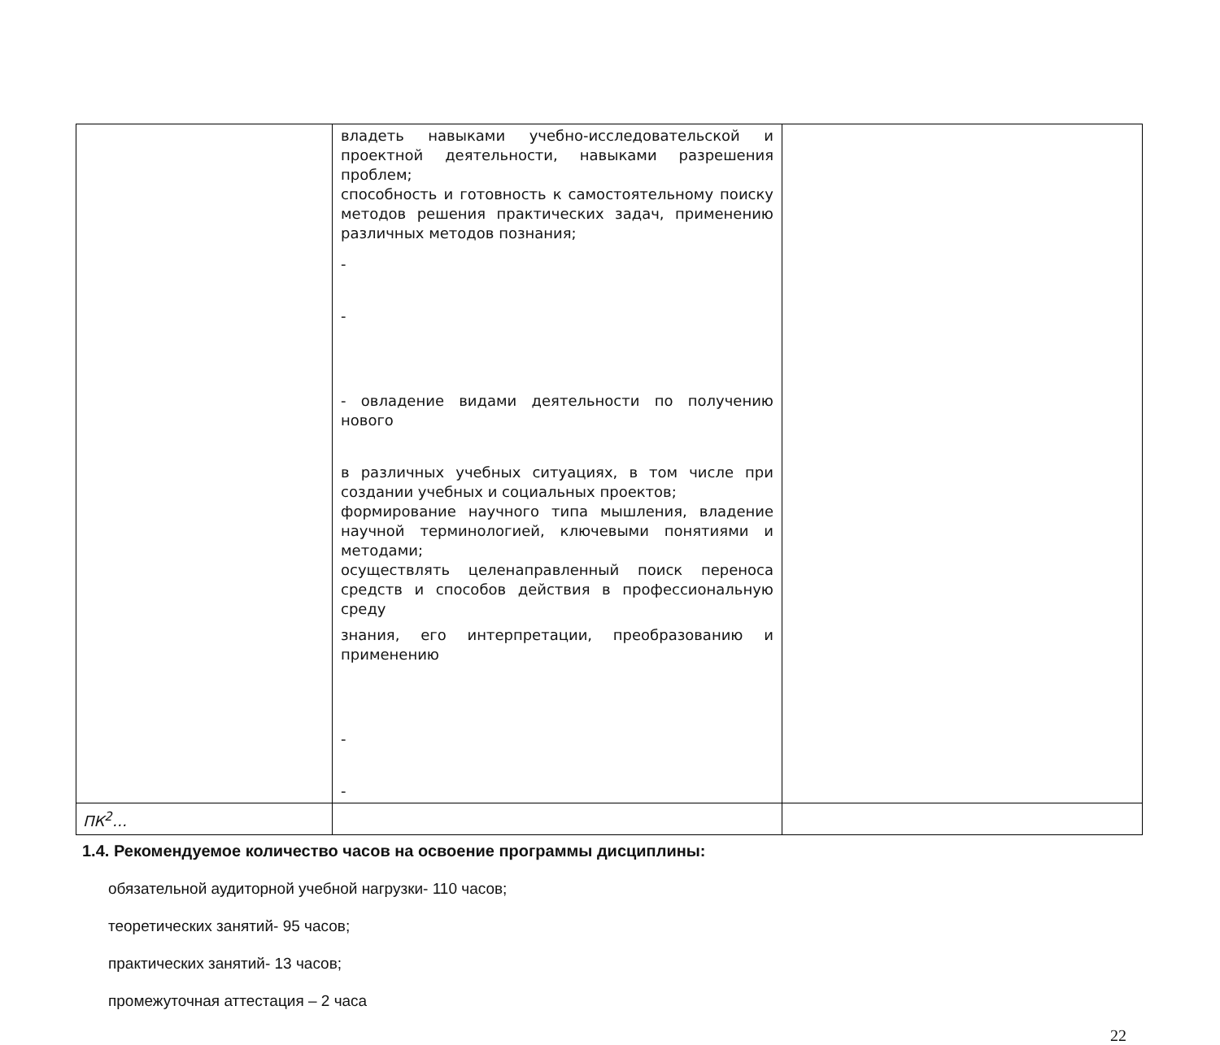| | владеть навыками учебно-исследовательской и проектной деятельности, навыками разрешения проблем; способность и готовность к самостоятельному поиску методов решения практических задач, применению различных методов познания; - - - овладение видами деятельности по получению нового в различных учебных ситуациях, в том числе при создании учебных и социальных проектов; формирование научного типа мышления, владение научной терминологией, ключевыми понятиями и методами; осуществлять целенаправленный поиск переноса средств и способов действия в профессиональную среду знания, его интерпретации, преобразованию и применению - - | |
| ПК<sup>2</sup>… | | |
1.4. Рекомендуемое количество часов на освоение программы дисциплины:
обязательной аудиторной учебной нагрузки- 110 часов;
теоретических занятий- 95 часов;
практических занятий- 13 часов;
промежуточная аттестация – 2 часа
22